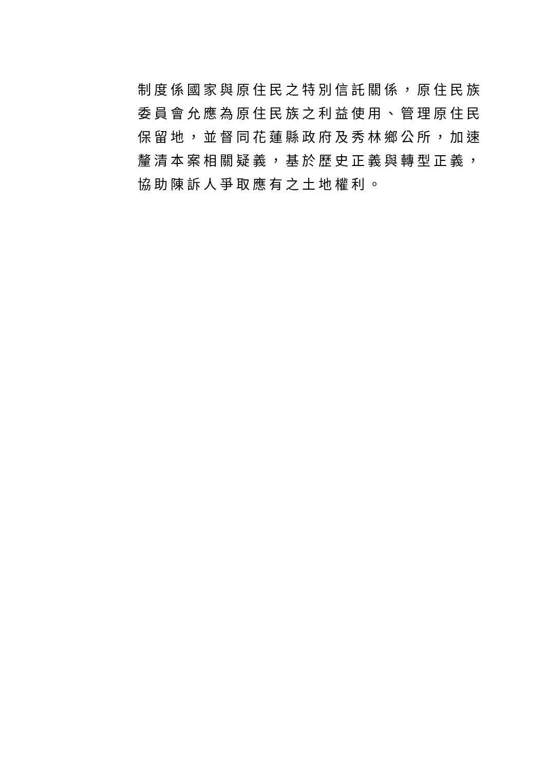制度係國家與原住民之特別信託關係，原住民族
委員會允應為原住民族之利益使用、管理原住民
保留地，並督同花蓮縣政府及秀林鄉公所，加速
釐清本案相關疑義，基於歷史正義與轉型正義，
協助陳訴人爭取應有之土地權利。